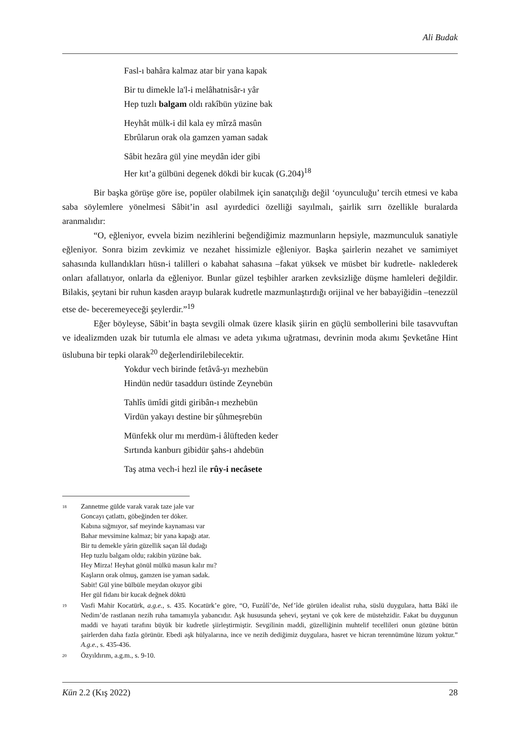Ali Budak
Fasl-ı bahâra kalmaz atar bir yana kapak
Bir tu dimekle la'l-i melâhatnisâr-ı yâr
Hep tuzlı balgam oldı rakîbün yüzine bak
Heyhât mülk-i dil kala ey mîrzâ masûn
Ebrûlarun orak ola gamzen yaman sadak
Sâbit hezâra gül yine meydân ider gibi
Her kıt’a gülbüni degenek dökdi bir kucak (G.204)<sup>18</sup>
Bir başka görüşe göre ise, popüler olabilmek için sanatçılığı değil ‘oyunculuğu’ tercih etmesi ve kaba saba söylemlere yönelmesi Sâbit’in asıl ayırdedici özelliği sayılmalı, şairlik sırrı özellikle buralarda aranmalıdır:
“O, eğleniyor, evvela bizim nezihlerini beğendiğimiz mazmunların hepsiyle, mazmunculuk sanatiyle eğleniyor. Sonra bizim zevkimiz ve nezahet hissimizle eğleniyor. Başka şairlerin nezahet ve samimiyet sahasında kullandıkları hüsn-i talilleri o kabahat sahasına –fakat yüksek ve müsbet bir kudretle- naklederek onları afallatıyor, onlarla da eğleniyor. Bunlar güzel teşbihler ararken zevksizliğe düşme hamleleri değildir. Bilakis, şeytani bir ruhun kasden arayıp bularak kudretle mazmunlaştırdığı orijinal ve her babayiğidin –tenezzül etse de- beceremeyeceği şeylerdir.”<sup>19</sup>
Eğer böyleyse, Sâbit’in başta sevgili olmak üzere klasik şiirin en güçlü sembollerini bile tasavvuftan ve idealizmden uzak bir tutumla ele alması ve adeta yıkıma uğratması, devrinin moda akımı Şevketâne Hint üslubuna bir tepki olarak<sup>20</sup> değerlendirilebilecektir.
Yokdur vech birinde fetâvâ-yı mezhebün
Hindün nedür tasaddurı üstinde Zeynebün
Tahlîs ümîdi gitdi giribân-ı mezhebün
Virdün yakayı destine bir şûhmeşrebün
Münfekk olur mı merdüm-i âlüfteden keder
Sırtında kanburı gibidür şahs-ı ahdebün
Taş atma vech-i hezl ile rûy-i necâsete
18
Zannetme gülde varak varak taze jale var
Goncayı çatlattı, göbeğinden ter döker.
Kabına sığmıyor, saf meyinde kaynaması var
Bahar mevsimine kalmaz; bir yana kapağı atar.
Bir tu demekle yârin güzellik saçan lâl dudağı
Hep tuzlu balgam oldu; rakibin yüzüne bak.
Hey Mirza! Heyhat gönül mülkü masun kalır mı?
Kaşların orak olmuş, gamzen ise yaman sadak.
Sabit! Gül yine bülbüle meydan okuyor gibi
Her gül fidanı bir kucak değnek döktü
19
Vasfi Mahir Kocatürk, a.g.e., s. 435. Kocatürk’e göre, “O, Fuzûlî’de, Nef’îde görülen idealist ruha, süslü duygulara, hatta Bâkî ile Nedim’de rastlanan nezih ruha tamamıyla yabancıdır. Aşk hususunda şehevi, şeytani ve çok kere de müstehzidir. Fakat bu duygunun maddi ve hayati tarafını büyük bir kudretle şiirleştirmiştir. Sevgilinin maddi, güzelliğinin muhtelif tecellileri onun gözüne bütün şairlerden daha fazla görünür. Ebedi aşk hülyalarına, ince ve nezih dediğimiz duygulara, hasret ve hicran terennümüne lüzum yoktur.” A.g.e., s. 435-436.
20
Özyıldırım, a.g.m., s. 9-10.
Kün 2.2 (Kış 2022) 28